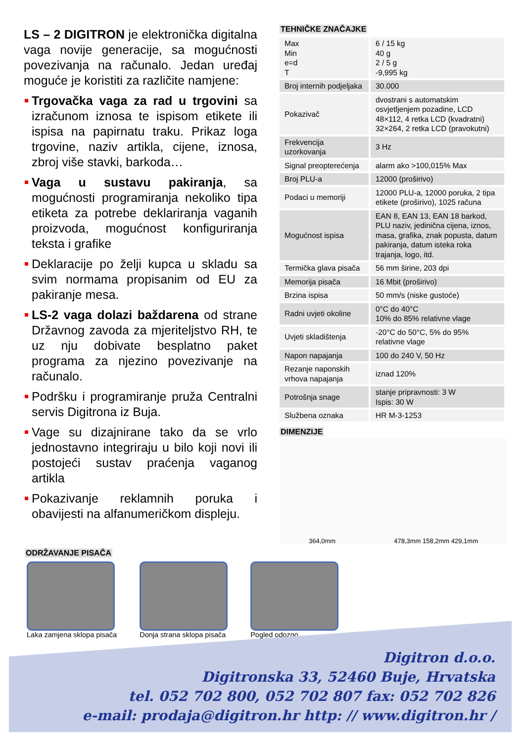LS – 2 DIGITRON je elektronička digitalna vaga novije generacije, sa mogućnosti povezivanja na računalo. Jedan uređaj moguće je koristiti za različite namjene:
Trgovačka vaga za rad u trgovini sa izračunom iznosa te ispisom etikete ili ispisa na papirnatu traku. Prikaz loga trgovine, naziv artikla, cijene, iznosa, zbroj više stavki, barkoda…
Vaga u sustavu pakiranja, sa mogućnosti programiranja nekoliko tipa etiketa za potrebe deklariranja vaganih proizvoda, mogućnost konfiguriranja teksta i grafike
Deklaracije po želji kupca u skladu sa svim normama propisanim od EU za pakiranje mesa.
LS-2 vaga dolazi baždarena od strane Državnog zavoda za mjeriteljstvo RH, te uz nju dobivate besplatno paket programa za njezino povezivanje na računalo.
Podršku i programiranje pruža Centralni servis Digitrona iz Buja.
Vage su dizajnirane tako da se vrlo jednostavno integriraju u bilo koji novi ili postojeći sustav praćenja vaganog artikla
Pokazivanje reklamnih poruka i obavijesti na alfanumeričkom displeju.
TEHNIČKE ZNAČAJKE
| Max Min e=d T | 6 / 15 kg 40 g 2 / 5 g -9,995 kg |
| Broj internih podjeljaka | 30.000 |
| Pokazivač | dvostrani s automatskim osvjetljenjem pozadine, LCD 48×112, 4 retka LCD (kvadratni) 32×264, 2 retka LCD (pravokutni) |
| Frekvencija uzorkovanja | 3 Hz |
| Signal preopterećenja | alarm ako >100,015% Max |
| Broj PLU-a | 12000 (proširivo) |
| Podaci u memoriji | 12000 PLU-a, 12000 poruka, 2 tipa etikete (proširivo), 1025 računa |
| Mogućnost ispisa | EAN 8, EAN 13, EAN 18 barkod, PLU naziv, jedinična cijena, iznos, masa, grafika, znak popusta, datum pakiranja, datum isteka roka trajanja, logo, itd. |
| Termička glava pisača | 56 mm širine, 203 dpi |
| Memorija pisača | 16 Mbit (proširivo) |
| Brzina ispisa | 50 mm/s (niske gustoće) |
| Radni uvjeti okoline | 0°C do 40°C 10% do 85% relativne vlage |
| Uvjeti skladištenja | -20°C do 50°C, 5% do 95% relativne vlage |
| Napon napajanja | 100 do 240 V, 50 Hz |
| Rezanje naponskih vrhova napajanja | iznad 120% |
| Potrošnja snage | stanje pripravnosti: 3 W Ispis: 30 W |
| Službena oznaka | HR M-3-1253 |
DIMENZIJE
364,0mm 478,3mm 158,2mm 429,1mm
ODRŽAVANJE PISAČA
Laka zamjena sklopa pisača Donja strana sklopa pisača Pogled odozgo
Digitron d.o.o.
Digitronska 33, 52460 Buje, Hrvatska
tel. 052 702 800, 052 702 807 fax: 052 702 826
e-mail: prodaja@digitron.hr http: // www.digitron.hr /